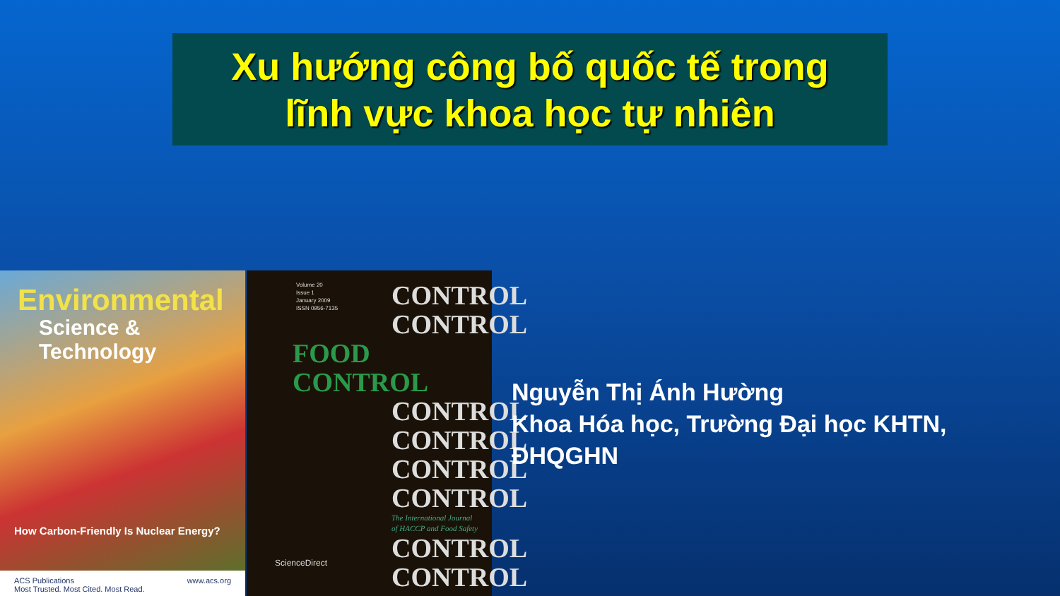Xu hướng công bố quốc tế trong
lĩnh vực khoa học tự nhiên
Environmental
Science & Technology
How Carbon-Friendly Is Nuclear Energy?
ACS Publications
Most Trusted. Most Cited. Most Read. www.acs.org
Volume 20
Issue 1
January 2009
ISSN 0956-7135
CONTROL
CONTROL
FOOD CONTROL
CONTROL
CONTROL
CONTROL
CONTROL
The International Journal
of HACCP and Food Safety
CONTROL
CONTROL
ScienceDirect
Nguyễn Thị Ánh Hường
Khoa Hóa học, Trường Đại học KHTN,
ĐHQGHN